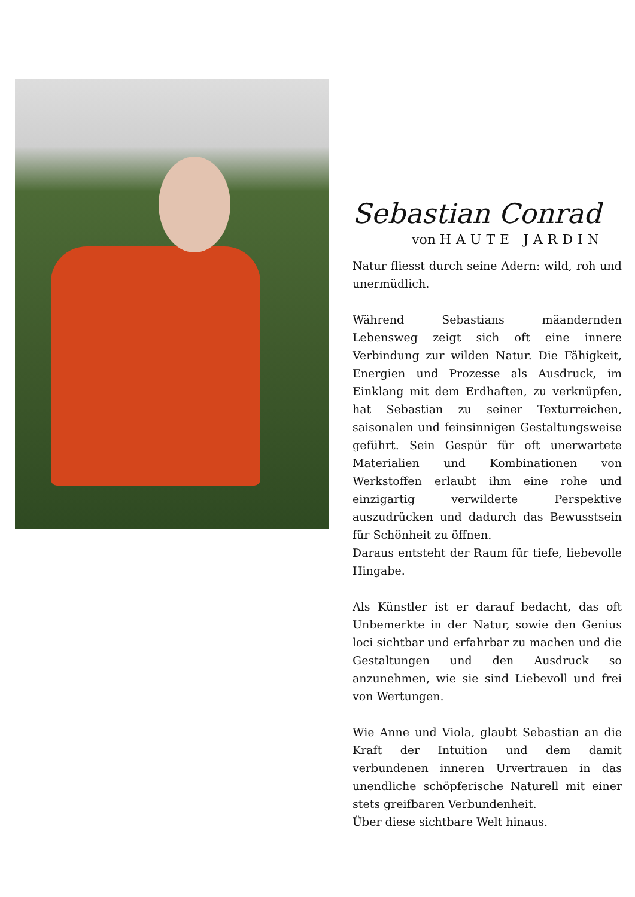Sebastian Conrad
von HAUTE JARDIN
Natur fliesst durch seine Adern: wild, roh und unermüdlich.
Während Sebastians mäandernden Lebensweg zeigt sich oft eine innere Verbindung zur wilden Natur. Die Fähigkeit, Energien und Prozesse als Ausdruck, im Einklang mit dem Erdhaften, zu verknüpfen, hat Sebastian zu seiner Texturreichen, saisonalen und feinsinnigen Gestaltungsweise geführt. Sein Gespür für oft unerwartete Materialien und Kombinationen von Werkstoffen erlaubt ihm eine rohe und einzigartig verwilderte Perspektive auszudrücken und dadurch das Bewusstsein für Schönheit zu öffnen.
Daraus entsteht der Raum für tiefe, liebevolle Hingabe.
Als Künstler ist er darauf bedacht, das oft Unbemerkte in der Natur, sowie den Genius loci sichtbar und erfahrbar zu machen und die Gestaltungen und den Ausdruck so anzunehmen, wie sie sind Liebevoll und frei von Wertungen.
Wie Anne und Viola, glaubt Sebastian an die Kraft der Intuition und dem damit verbundenen inneren Urvertrauen in das unendliche schöpferische Naturell mit einer stets greifbaren Verbundenheit.
Über diese sichtbare Welt hinaus.